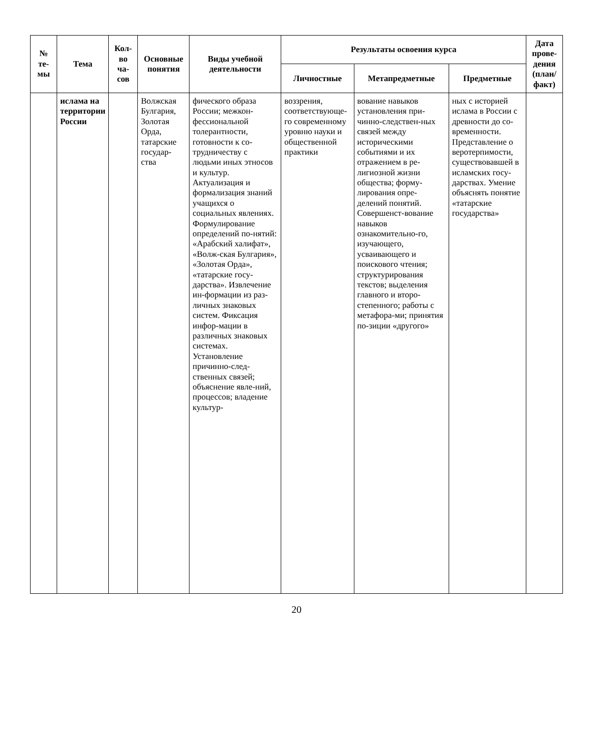| № те-мы | Тема | Кол-во ча-сов | Основные понятия | Виды учебной деятельности | Результаты освоения курса | | | Дата прове-дения (план/ факт) |
| --- | --- | --- | --- | --- | --- | --- | --- | --- |
| | | | | | Личностные | Метапредметные | Предметные | |
| | ислама на территории России | | Волжская Булгария, Золотая Орда, татарские государ-ства | фического образа России; межкон-фессиональной толерантности, готовности к со-трудничеству с людьми иных этносов и культур. Актуализация и формализация знаний учащихся о социальных явлениях. Формулирование определений по-нятий: «Арабский халифат», «Волж-ская Булгария», «Золотая Орда», «татарские госу-дарства». Извлечение ин-формации из раз-личных знаковых систем. Фиксация инфор-мации в различных знаковых системах. Установление причинно-след-ственных связей; объяснение явле-ний, процессов; владение культур- | воззрения, соответствующе-го современному уровню науки и общественной практики | вование навыков установления при-чинно-следствен-ных связей между историческими событиями и их отражением в ре-лигиозной жизни общества; форму-лирования опре-делений понятий. Совершенст-вование навыков ознакомительно-го, изучающего, усваивающего и поискового чтения; структурирования текстов; выделения главного и второ-степенного; работы с метафора-ми; принятия по-зиции «другого» | ных с историей ислама в России с древности до со-временности. Представление о веротерпимости, существовавшей в исламских госу-дарствах. Умение объяснять понятие «татарские государства» | |
20